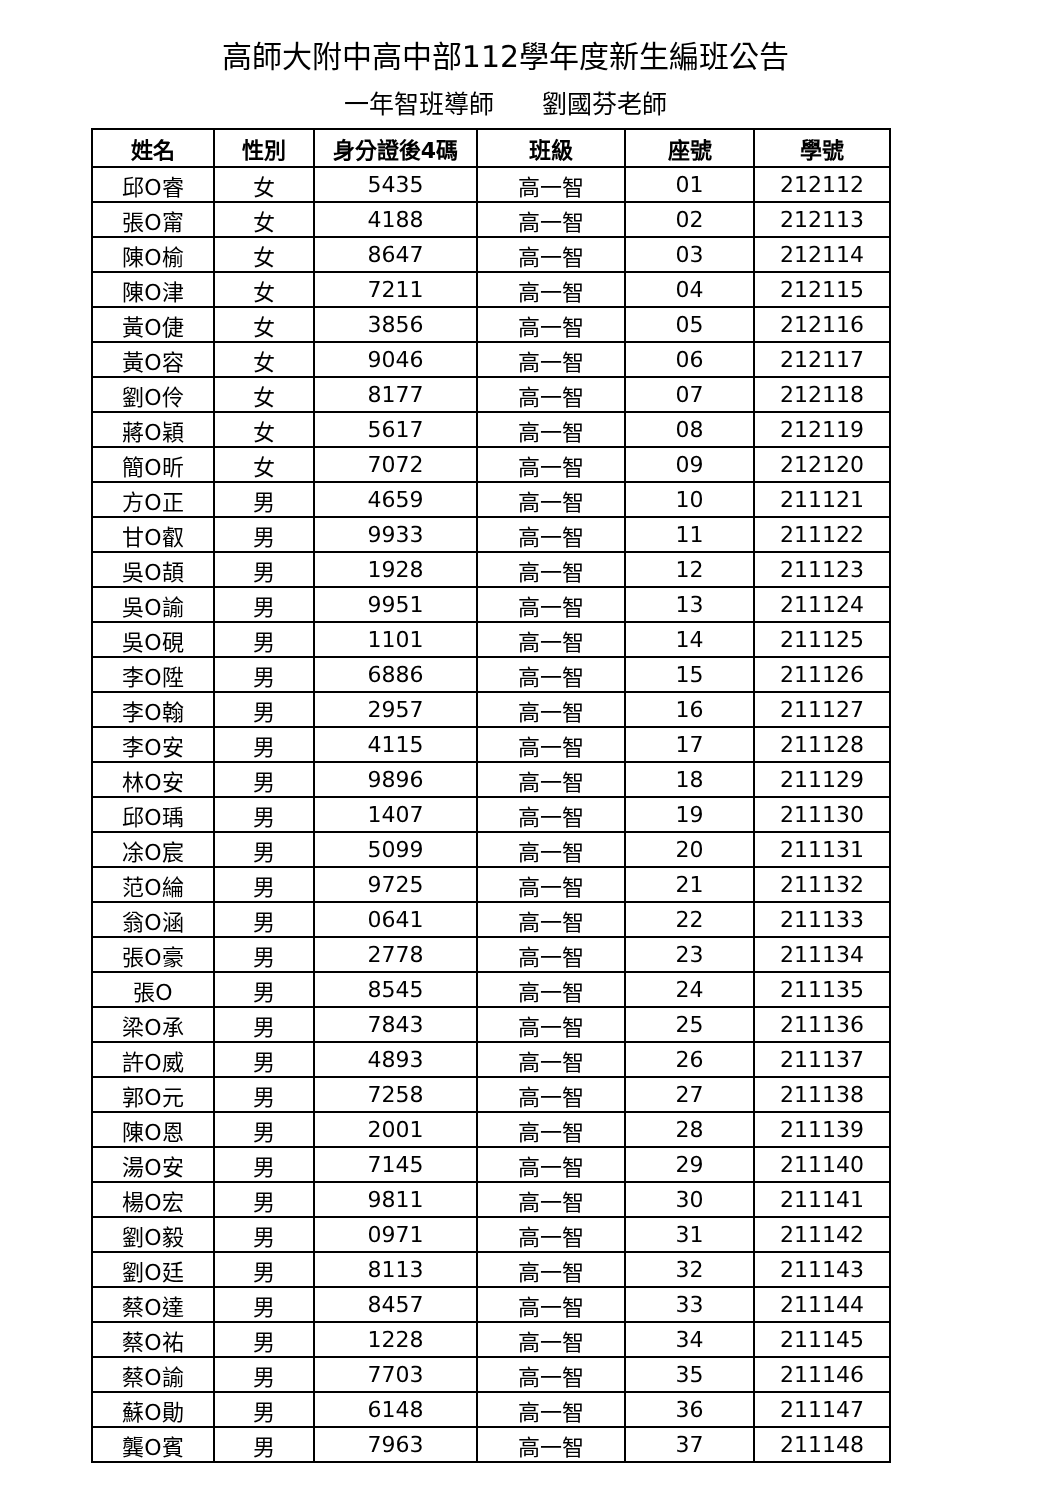高師大附中高中部112學年度新生編班公告
一年智班導師 劉國芬老師
| 姓名 | 性別 | 身分證後4碼 | 班級 | 座號 | 學號 |
| --- | --- | --- | --- | --- | --- |
| 邱O睿 | 女 | 5435 | 高一智 | 01 | 212112 |
| 張O甯 | 女 | 4188 | 高一智 | 02 | 212113 |
| 陳O榆 | 女 | 8647 | 高一智 | 03 | 212114 |
| 陳O津 | 女 | 7211 | 高一智 | 04 | 212115 |
| 黃O倢 | 女 | 3856 | 高一智 | 05 | 212116 |
| 黃O容 | 女 | 9046 | 高一智 | 06 | 212117 |
| 劉O伶 | 女 | 8177 | 高一智 | 07 | 212118 |
| 蔣O穎 | 女 | 5617 | 高一智 | 08 | 212119 |
| 簡O昕 | 女 | 7072 | 高一智 | 09 | 212120 |
| 方O正 | 男 | 4659 | 高一智 | 10 | 211121 |
| 甘O叡 | 男 | 9933 | 高一智 | 11 | 211122 |
| 吳O頡 | 男 | 1928 | 高一智 | 12 | 211123 |
| 吳O諭 | 男 | 9951 | 高一智 | 13 | 211124 |
| 吳O硯 | 男 | 1101 | 高一智 | 14 | 211125 |
| 李O陞 | 男 | 6886 | 高一智 | 15 | 211126 |
| 李O翰 | 男 | 2957 | 高一智 | 16 | 211127 |
| 李O安 | 男 | 4115 | 高一智 | 17 | 211128 |
| 林O安 | 男 | 9896 | 高一智 | 18 | 211129 |
| 邱O瑀 | 男 | 1407 | 高一智 | 19 | 211130 |
| 凃O宸 | 男 | 5099 | 高一智 | 20 | 211131 |
| 范O綸 | 男 | 9725 | 高一智 | 21 | 211132 |
| 翁O涵 | 男 | 0641 | 高一智 | 22 | 211133 |
| 張O豪 | 男 | 2778 | 高一智 | 23 | 211134 |
| 張O | 男 | 8545 | 高一智 | 24 | 211135 |
| 梁O承 | 男 | 7843 | 高一智 | 25 | 211136 |
| 許O威 | 男 | 4893 | 高一智 | 26 | 211137 |
| 郭O元 | 男 | 7258 | 高一智 | 27 | 211138 |
| 陳O恩 | 男 | 2001 | 高一智 | 28 | 211139 |
| 湯O安 | 男 | 7145 | 高一智 | 29 | 211140 |
| 楊O宏 | 男 | 9811 | 高一智 | 30 | 211141 |
| 劉O毅 | 男 | 0971 | 高一智 | 31 | 211142 |
| 劉O廷 | 男 | 8113 | 高一智 | 32 | 211143 |
| 蔡O達 | 男 | 8457 | 高一智 | 33 | 211144 |
| 蔡O祐 | 男 | 1228 | 高一智 | 34 | 211145 |
| 蔡O諭 | 男 | 7703 | 高一智 | 35 | 211146 |
| 蘇O勛 | 男 | 6148 | 高一智 | 36 | 211147 |
| 龔O賓 | 男 | 7963 | 高一智 | 37 | 211148 |